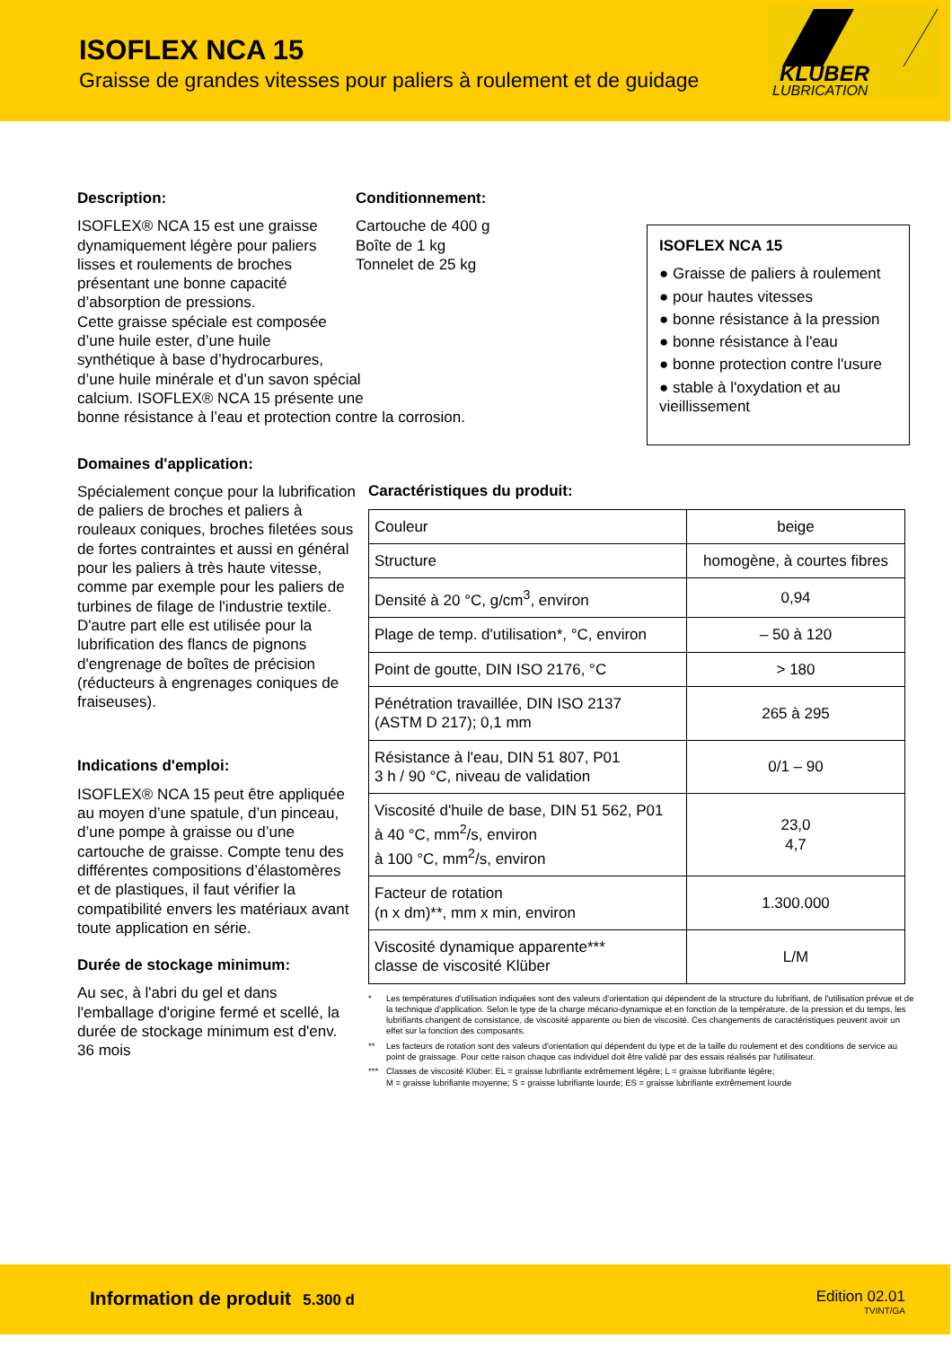ISOFLEX NCA 15
Graisse de grandes vitesses pour paliers à roulement et de guidage
KLÜBER
LUBRICATION
Description: Conditionnement:
ISOFLEX® NCA 15 est une graisse dynamiquement légère pour paliers lisses et roulements de broches présentant une bonne capacité d’absorption de pressions.
Cartouche de 400 g
Boîte de 1 kg
Tonnelet de 25 kg
Cette graisse spéciale est composée
d’une huile ester, d’une huile
synthétique à base d’hydrocarbures,
d’une huile minérale et d’un savon spécial
calcium. ISOFLEX® NCA 15 présente une
bonne résistance à l’eau et protection contre la corrosion.
ISOFLEX NCA 15
● Graisse de paliers à roulement
● pour hautes vitesses
● bonne résistance à la pression
● bonne résistance à l'eau
● bonne protection contre l'usure
● stable à l'oxydation et au vieillissement
Domaines d'application:
Spécialement conçue pour la lubrification de paliers de broches et paliers à rouleaux coniques, broches filetées sous de fortes contraintes et aussi en général pour les paliers à très haute vitesse, comme par exemple pour les paliers de turbines de filage de l'industrie textile. D'autre part elle est utilisée pour la lubrification des flancs de pignons d'engrenage de boîtes de précision (réducteurs à engrenages coniques de fraiseuses).
Indications d'emploi:
ISOFLEX® NCA 15 peut être appliquée au moyen d’une spatule, d’un pinceau, d’une pompe à graisse ou d’une cartouche de graisse. Compte tenu des différentes compositions d’élastomères et de plastiques, il faut vérifier la compatibilité envers les matériaux avant toute application en série.
Durée de stockage minimum:
Au sec, à l'abri du gel et dans l'emballage d'origine fermé et scellé, la durée de stockage minimum est d'env. 36 mois
Caractéristiques du produit:
| Couleur | beige |
| Structure | homogène, à courtes fibres |
| Densité à 20 °C, g/cm<sup>3</sup>, environ | 0,94 |
| Plage de temp. d'utilisation*, °C, environ | – 50 à 120 |
| Point de goutte, DIN ISO 2176, °C | > 180 |
| Pénétration travaillée, DIN ISO 2137 (ASTM D 217); 0,1 mm | 265 à 295 |
| Résistance à l'eau, DIN 51 807, P01 3 h / 90 °C, niveau de validation | 0/1 – 90 |
| Viscosité d'huile de base, DIN 51 562, P01 à 40 °C, mm<sup>2</sup>/s, environ à 100 °C, mm<sup>2</sup>/s, environ | 23,0 4,7 |
| Facteur de rotation (n x dm)**, mm x min, environ | 1.300.000 |
| Viscosité dynamique apparente*** classe de viscosité Klüber | L/M |
* Les températures d'utilisation indiquées sont des valeurs d'orientation qui dépendent de la structure du lubrifiant, de l'utilisation prévue et de la technique d'application. Selon le type de la charge mécano-dynamique et en fonction de la température, de la pression et du temps, les lubrifiants changent de consistance, de viscosité apparente ou bien de viscosité. Ces changements de caractéristiques peuvent avoir un effet sur la fonction des composants.
** Les facteurs de rotation sont des valeurs d'orientation qui dépendent du type et de la taille du roulement et des conditions de service au point de graissage. Pour cette raison chaque cas individuel doit être validé par des essais réalisés par l'utilisateur.
*** Classes de viscosité Klüber: EL = graisse lubrifiante extrêmement légère; L = graisse lubrifiante légère;
M = graisse lubrifiante moyenne; S = graisse lubrifiante lourde; ES = graisse lubrifiante extrêmement lourde
Information de produit 5.300 d
Edition 02.01
TVINT/GA